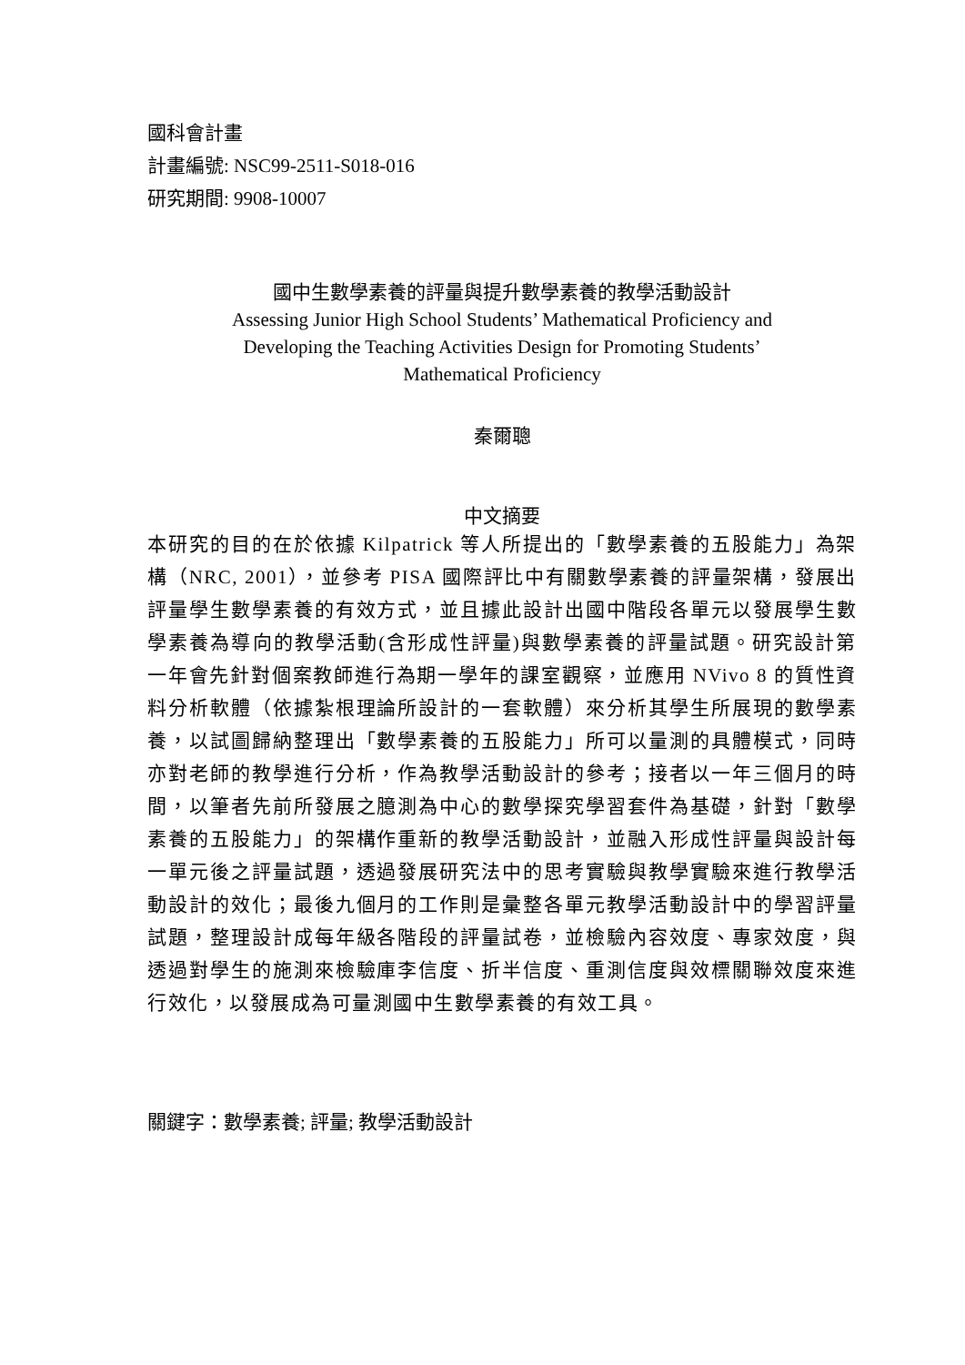國科會計畫
計畫編號: NSC99-2511-S018-016
研究期間: 9908-10007
國中生數學素養的評量與提升數學素養的教學活動設計
Assessing Junior High School Students’ Mathematical Proficiency and
Developing the Teaching Activities Design for Promoting Students’
Mathematical Proficiency
秦爾聰
中文摘要
本研究的目的在於依據 Kilpatrick 等人所提出的「數學素養的五股能力」為架構（NRC, 2001），並參考 PISA 國際評比中有關數學素養的評量架構，發展出評量學生數學素養的有效方式，並且據此設計出國中階段各單元以發展學生數學素養為導向的教學活動(含形成性評量)與數學素養的評量試題。研究設計第一年會先針對個案教師進行為期一學年的課室觀察，並應用 NVivo 8 的質性資料分析軟體（依據紮根理論所設計的一套軟體）來分析其學生所展現的數學素養，以試圖歸納整理出「數學素養的五股能力」所可以量測的具體模式，同時亦對老師的教學進行分析，作為教學活動設計的參考；接者以一年三個月的時間，以筆者先前所發展之臆測為中心的數學探究學習套件為基礎，針對「數學素養的五股能力」的架構作重新的教學活動設計，並融入形成性評量與設計每一單元後之評量試題，透過發展研究法中的思考實驗與教學實驗來進行教學活動設計的效化；最後九個月的工作則是彙整各單元教學活動設計中的學習評量試題，整理設計成每年級各階段的評量試卷，並檢驗內容效度、專家效度，與透過對學生的施測來檢驗庫李信度、折半信度、重測信度與效標關聯效度來進行效化，以發展成為可量測國中生數學素養的有效工具。
關鍵字：數學素養; 評量; 教學活動設計